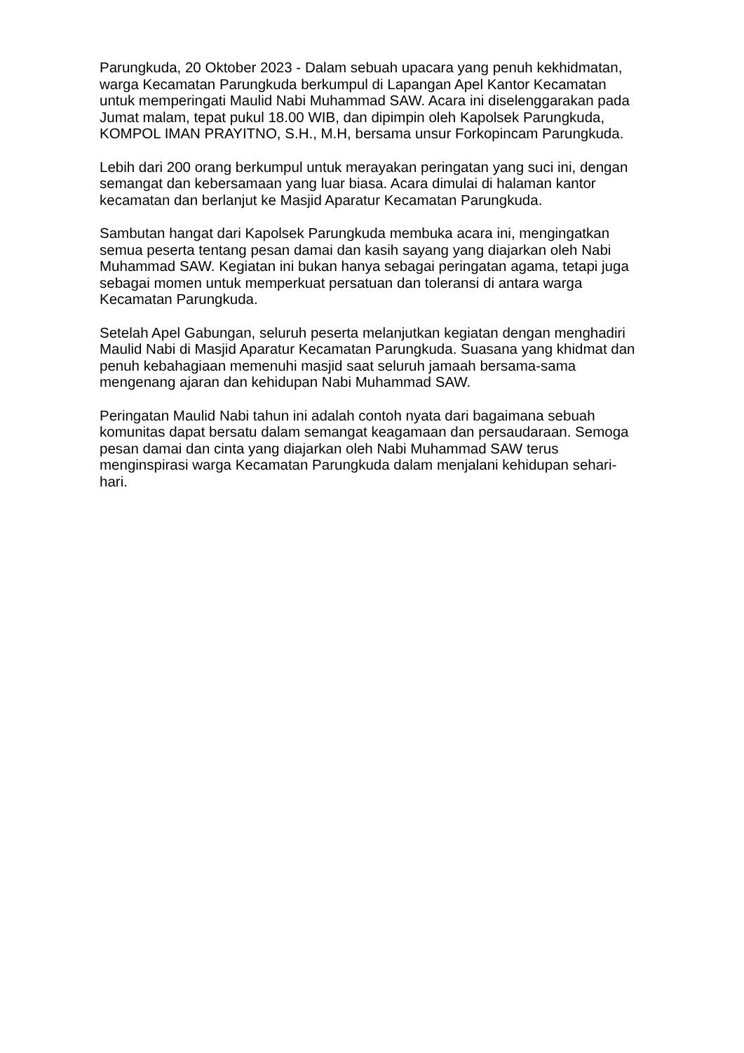Parungkuda, 20 Oktober 2023 - Dalam sebuah upacara yang penuh kekhidmatan, warga Kecamatan Parungkuda berkumpul di Lapangan Apel Kantor Kecamatan untuk memperingati Maulid Nabi Muhammad SAW. Acara ini diselenggarakan pada Jumat malam, tepat pukul 18.00 WIB, dan dipimpin oleh Kapolsek Parungkuda, KOMPOL IMAN PRAYITNO, S.H., M.H, bersama unsur Forkopincam Parungkuda.
Lebih dari 200 orang berkumpul untuk merayakan peringatan yang suci ini, dengan semangat dan kebersamaan yang luar biasa. Acara dimulai di halaman kantor kecamatan dan berlanjut ke Masjid Aparatur Kecamatan Parungkuda.
Sambutan hangat dari Kapolsek Parungkuda membuka acara ini, mengingatkan semua peserta tentang pesan damai dan kasih sayang yang diajarkan oleh Nabi Muhammad SAW. Kegiatan ini bukan hanya sebagai peringatan agama, tetapi juga sebagai momen untuk memperkuat persatuan dan toleransi di antara warga Kecamatan Parungkuda.
Setelah Apel Gabungan, seluruh peserta melanjutkan kegiatan dengan menghadiri Maulid Nabi di Masjid Aparatur Kecamatan Parungkuda. Suasana yang khidmat dan penuh kebahagiaan memenuhi masjid saat seluruh jamaah bersama-sama mengenang ajaran dan kehidupan Nabi Muhammad SAW.
Peringatan Maulid Nabi tahun ini adalah contoh nyata dari bagaimana sebuah komunitas dapat bersatu dalam semangat keagamaan dan persaudaraan. Semoga pesan damai dan cinta yang diajarkan oleh Nabi Muhammad SAW terus menginspirasi warga Kecamatan Parungkuda dalam menjalani kehidupan sehari-hari.